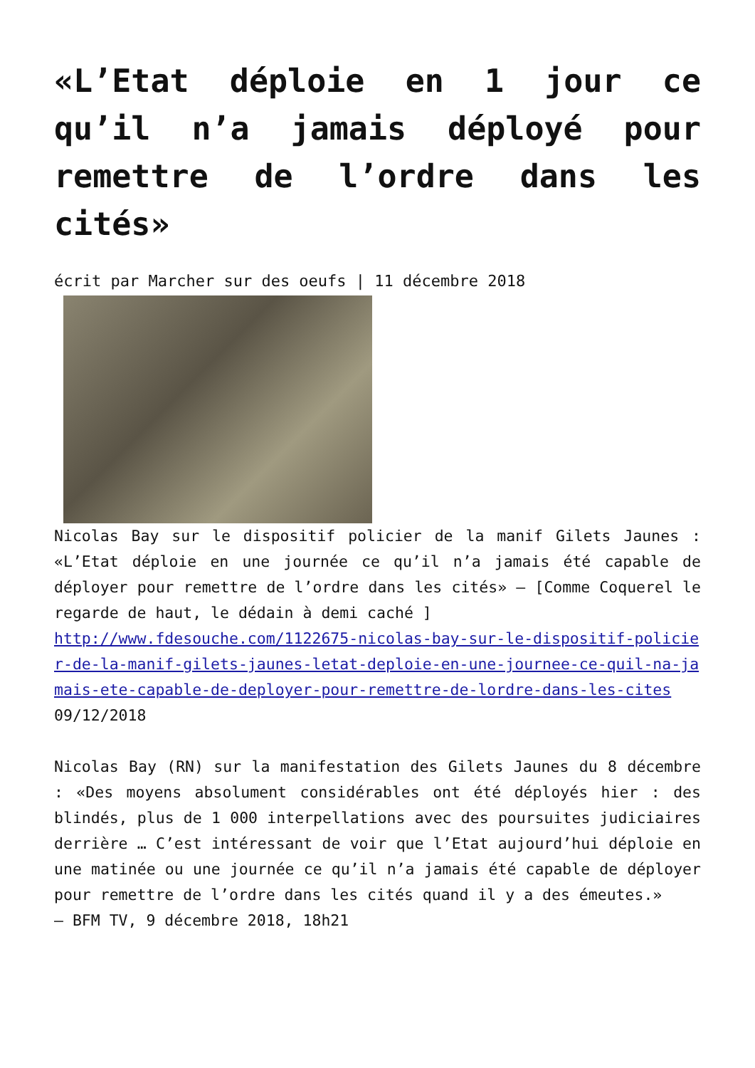«L’Etat déploie en 1 jour ce qu’il n’a jamais déployé pour remettre de l’ordre dans les cités»
écrit par Marcher sur des oeufs | 11 décembre 2018
Nicolas Bay sur le dispositif policier de la manif Gilets Jaunes : «L’Etat déploie en une journée ce qu’il n’a jamais été capable de déployer pour remettre de l’ordre dans les cités» – [Comme Coquerel le regarde de haut, le dédain à demi caché ]
http://www.fdesouche.com/1122675-nicolas-bay-sur-le-dispositif-policier-de-la-manif-gilets-jaunes-letat-deploie-en-une-journee-ce-quil-na-jamais-ete-capable-de-deployer-pour-remettre-de-lordre-dans-les-cites
09/12/2018
Nicolas Bay (RN) sur la manifestation des Gilets Jaunes du 8 décembre : «Des moyens absolument considérables ont été déployés hier : des blindés, plus de 1 000 interpellations avec des poursuites judiciaires derrière … C’est intéressant de voir que l’Etat aujourd’hui déploie en une matinée ou une journée ce qu’il n’a jamais été capable de déployer pour remettre de l’ordre dans les cités quand il y a des émeutes.»
— BFM TV, 9 décembre 2018, 18h21